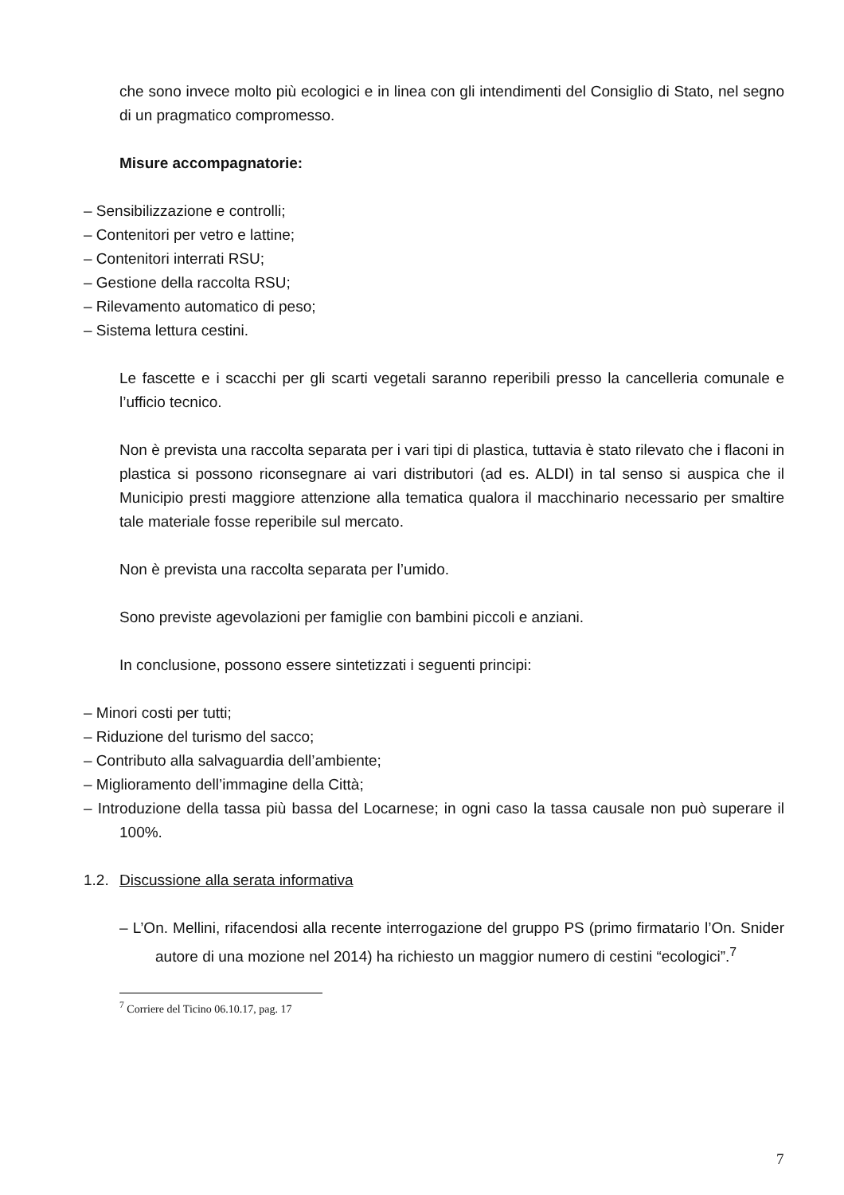che sono invece molto più ecologici e in linea con gli intendimenti del Consiglio di Stato, nel segno di un pragmatico compromesso.
Misure accompagnatorie:
– Sensibilizzazione e controlli;
– Contenitori per vetro e lattine;
– Contenitori interrati RSU;
– Gestione della raccolta RSU;
– Rilevamento automatico di peso;
– Sistema lettura cestini.
Le fascette e i scacchi per gli scarti vegetali saranno reperibili presso la cancelleria comunale e l’ufficio tecnico.
Non è prevista una raccolta separata per i vari tipi di plastica, tuttavia è stato rilevato che i flaconi in plastica si possono riconsegnare ai vari distributori (ad es. ALDI) in tal senso si auspica che il Municipio presti maggiore attenzione alla tematica qualora il macchinario necessario per smaltire tale materiale fosse reperibile sul mercato.
Non è prevista una raccolta separata per l’umido.
Sono previste agevolazioni per famiglie con bambini piccoli e anziani.
In conclusione, possono essere sintetizzati i seguenti principi:
– Minori costi per tutti;
– Riduzione del turismo del sacco;
– Contributo alla salvaguardia dell’ambiente;
– Miglioramento dell’immagine della Città;
– Introduzione della tassa più bassa del Locarnese; in ogni caso la tassa causale non può superare il 100%.
1.2. Discussione alla serata informativa
– L’On. Mellini, rifacendosi alla recente interrogazione del gruppo PS (primo firmatario l’On. Snider autore di una mozione nel 2014) ha richiesto un maggior numero di cestini “ecologici”.<sup>7</sup>
<sup>7</sup> Corriere del Ticino 06.10.17, pag. 17
7